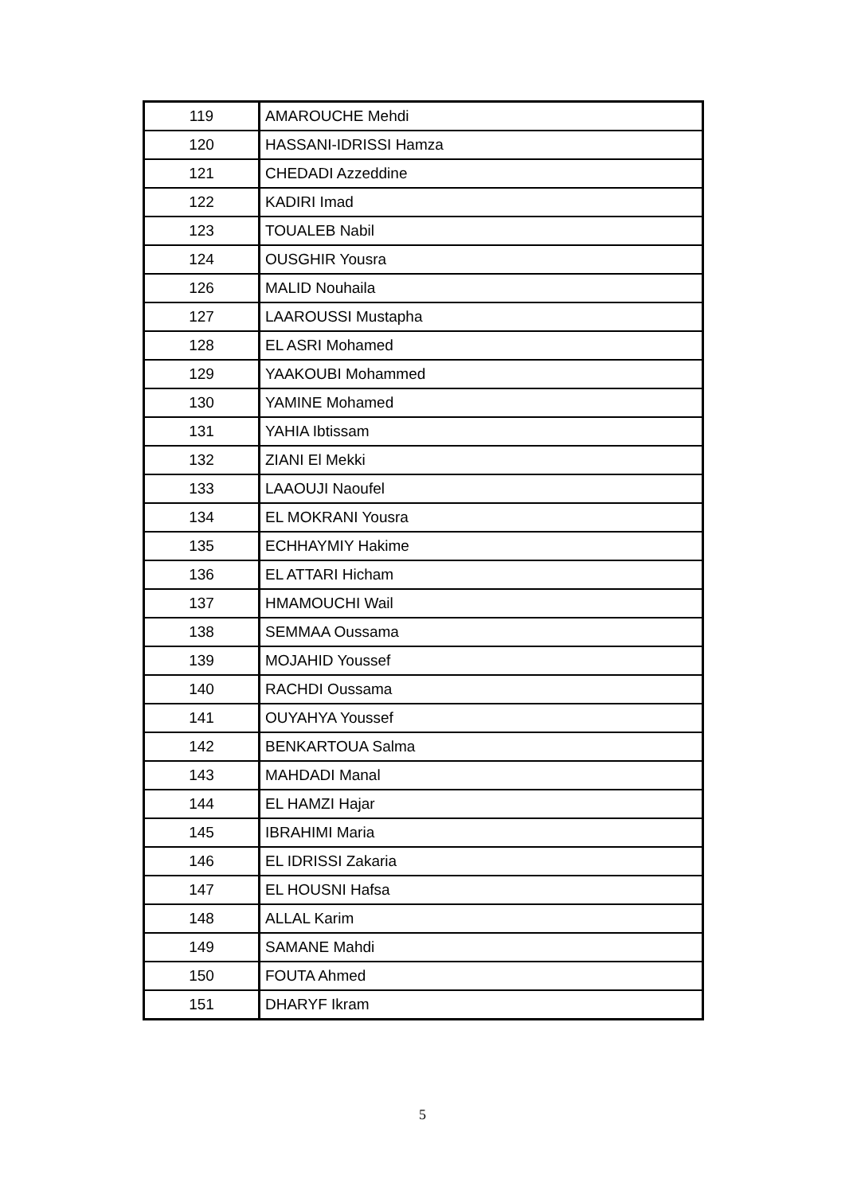| 119 | AMAROUCHE Mehdi |
| 120 | HASSANI-IDRISSI Hamza |
| 121 | CHEDADI Azzeddine |
| 122 | KADIRI Imad |
| 123 | TOUALEB Nabil |
| 124 | OUSGHIR Yousra |
| 126 | MALID Nouhaila |
| 127 | LAAROUSSI Mustapha |
| 128 | EL ASRI Mohamed |
| 129 | YAAKOUBI Mohammed |
| 130 | YAMINE Mohamed |
| 131 | YAHIA Ibtissam |
| 132 | ZIANI El Mekki |
| 133 | LAAOUJI Naoufel |
| 134 | EL MOKRANI Yousra |
| 135 | ECHHAYMIY Hakime |
| 136 | EL ATTARI Hicham |
| 137 | HMAMOUCHI Wail |
| 138 | SEMMAA Oussama |
| 139 | MOJAHID Youssef |
| 140 | RACHDI Oussama |
| 141 | OUYAHYA Youssef |
| 142 | BENKARTOUA Salma |
| 143 | MAHDADI Manal |
| 144 | EL HAMZI Hajar |
| 145 | IBRAHIMI Maria |
| 146 | EL IDRISSI Zakaria |
| 147 | EL HOUSNI Hafsa |
| 148 | ALLAL Karim |
| 149 | SAMANE Mahdi |
| 150 | FOUTA Ahmed |
| 151 | DHARYF Ikram |
5